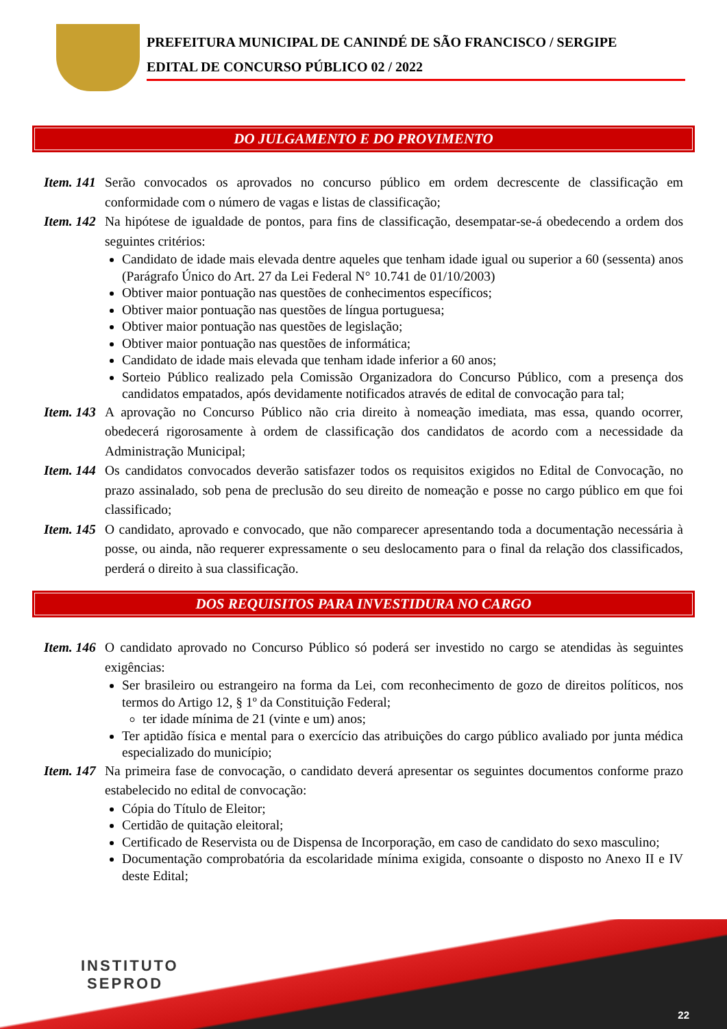PREFEITURA MUNICIPAL DE CANINDÉ DE SÃO FRANCISCO / SERGIPE
EDITAL DE CONCURSO PÚBLICO 02 / 2022
DO JULGAMENTO E DO PROVIMENTO
Item. 141
Serão convocados os aprovados no concurso público em ordem decrescente de classificação em conformidade com o número de vagas e listas de classificação;
Item. 142
Na hipótese de igualdade de pontos, para fins de classificação, desempatar-se-á obedecendo a ordem dos seguintes critérios:
Candidato de idade mais elevada dentre aqueles que tenham idade igual ou superior a 60 (sessenta) anos (Parágrafo Único do Art. 27 da Lei Federal N° 10.741 de 01/10/2003)
Obtiver maior pontuação nas questões de conhecimentos específicos;
Obtiver maior pontuação nas questões de língua portuguesa;
Obtiver maior pontuação nas questões de legislação;
Obtiver maior pontuação nas questões de informática;
Candidato de idade mais elevada que tenham idade inferior a 60 anos;
Sorteio Público realizado pela Comissão Organizadora do Concurso Público, com a presença dos candidatos empatados, após devidamente notificados através de edital de convocação para tal;
Item. 143
A aprovação no Concurso Público não cria direito à nomeação imediata, mas essa, quando ocorrer, obedecerá rigorosamente à ordem de classificação dos candidatos de acordo com a necessidade da Administração Municipal;
Item. 144
Os candidatos convocados deverão satisfazer todos os requisitos exigidos no Edital de Convocação, no prazo assinalado, sob pena de preclusão do seu direito de nomeação e posse no cargo público em que foi classificado;
Item. 145
O candidato, aprovado e convocado, que não comparecer apresentando toda a documentação necessária à posse, ou ainda, não requerer expressamente o seu deslocamento para o final da relação dos classificados, perderá o direito à sua classificação.
DOS REQUISITOS PARA INVESTIDURA NO CARGO
Item. 146
O candidato aprovado no Concurso Público só poderá ser investido no cargo se atendidas às seguintes exigências:
Ser brasileiro ou estrangeiro na forma da Lei, com reconhecimento de gozo de direitos políticos, nos termos do Artigo 12, § 1º da Constituição Federal;
ter idade mínima de 21 (vinte e um) anos;
Ter aptidão física e mental para o exercício das atribuições do cargo público avaliado por junta médica especializado do município;
Item. 147
Na primeira fase de convocação, o candidato deverá apresentar os seguintes documentos conforme prazo estabelecido no edital de convocação:
Cópia do Título de Eleitor;
Certidão de quitação eleitoral;
Certificado de Reservista ou de Dispensa de Incorporação, em caso de candidato do sexo masculino;
Documentação comprobatória da escolaridade mínima exigida, consoante o disposto no Anexo II e IV deste Edital;
INSTITUTO
SEPROD
22